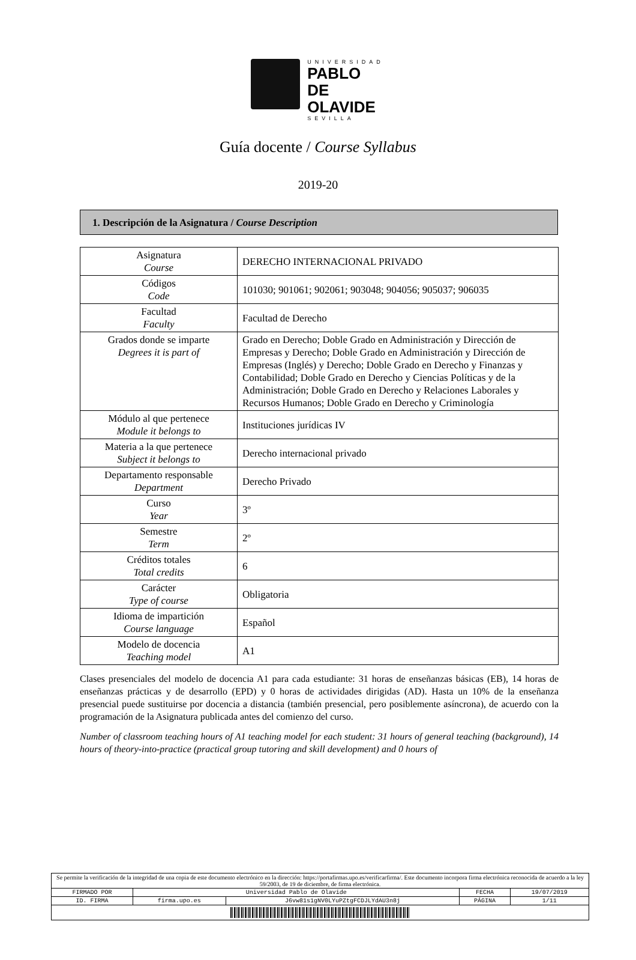UNIVERSIDAD
PABLO DE
OLAVIDE
SEVILLA
Guía docente / Course Syllabus
2019-20
1. Descripción de la Asignatura / Course Description
| Asignatura Course | DERECHO INTERNACIONAL PRIVADO |
| Códigos Code | 101030; 901061; 902061; 903048; 904056; 905037; 906035 |
| Facultad Faculty | Facultad de Derecho |
| Grados donde se imparte Degrees it is part of | Grado en Derecho; Doble Grado en Administración y Dirección de Empresas y Derecho; Doble Grado en Administración y Dirección de Empresas (Inglés) y Derecho; Doble Grado en Derecho y Finanzas y Contabilidad; Doble Grado en Derecho y Ciencias Políticas y de la Administración; Doble Grado en Derecho y Relaciones Laborales y Recursos Humanos; Doble Grado en Derecho y Criminología |
| Módulo al que pertenece Module it belongs to | Instituciones jurídicas IV |
| Materia a la que pertenece Subject it belongs to | Derecho internacional privado |
| Departamento responsable Department | Derecho Privado |
| Curso Year | 3º |
| Semestre Term | 2º |
| Créditos totales Total credits | 6 |
| Carácter Type of course | Obligatoria |
| Idioma de impartición Course language | Español |
| Modelo de docencia Teaching model | A1 |
Clases presenciales del modelo de docencia A1 para cada estudiante: 31 horas de enseñanzas básicas (EB), 14 horas de enseñanzas prácticas y de desarrollo (EPD) y 0 horas de actividades dirigidas (AD). Hasta un 10% de la enseñanza presencial puede sustituirse por docencia a distancia (también presencial, pero posiblemente asíncrona), de acuerdo con la programación de la Asignatura publicada antes del comienzo del curso.
Number of classroom teaching hours of A1 teaching model for each student: 31 hours of general teaching (background), 14 hours of theory-into-practice (practical group tutoring and skill development) and 0 hours of
| Se permite la verificación de la integridad de una copia de este documento electrónico en la dirección: https://portafirmas.upo.es/verificarfirma/. Este documento incorpora firma electrónica reconocida de acuerdo a la ley 59/2003, de 19 de diciembre, de firma electrónica. | | | | |
| FIRMADO POR | Universidad Pablo de Olavide | | FECHA | 19/07/2019 |
| ID. FIRMA | firma.upo.es | J6vw81s1gNV0LYuPZtgFCDJLYdAU3n8j | PÁGINA | 1/11 |